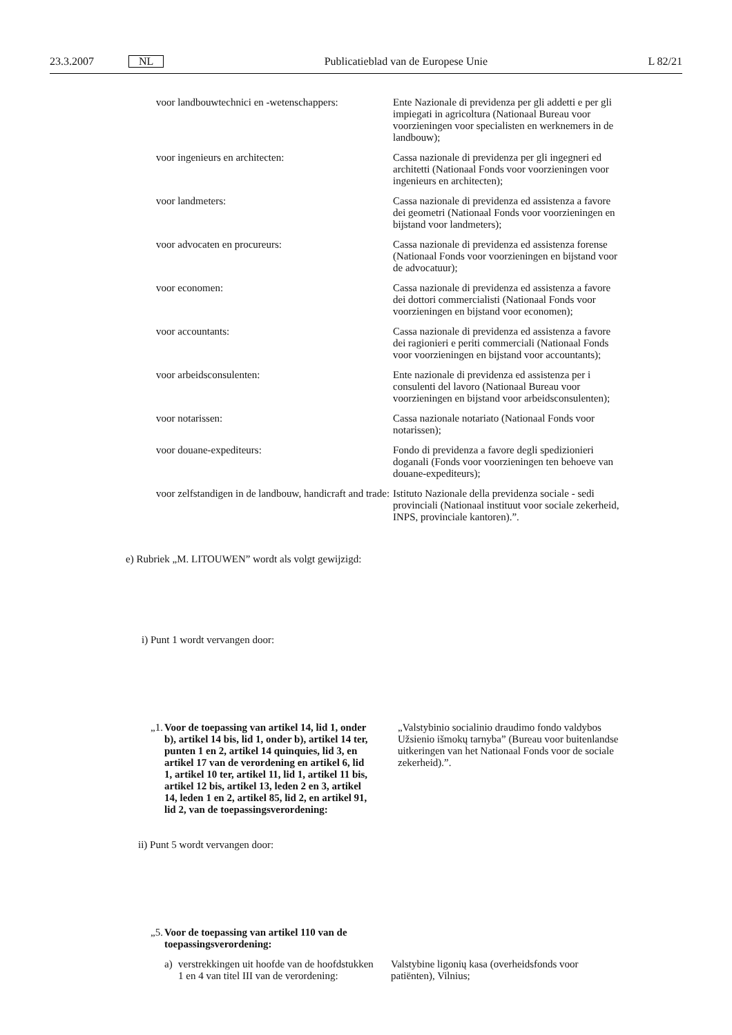23.3.2007 NL Publicatieblad van de Europese Unie L 82/21
| voor landbouwtechnici en -wetenschappers: | Ente Nazionale di previdenza per gli addetti e per gli impiegati in agricoltura (Nationaal Bureau voor voorzieningen voor specialisten en werknemers in de landbouw); |
| voor ingenieurs en architecten: | Cassa nazionale di previdenza per gli ingegneri ed architetti (Nationaal Fonds voor voorzieningen voor ingenieurs en architecten); |
| voor landmeters: | Cassa nazionale di previdenza ed assistenza a favore dei geometri (Nationaal Fonds voor voorzieningen en bijstand voor landmeters); |
| voor advocaten en procureurs: | Cassa nazionale di previdenza ed assistenza forense (Nationaal Fonds voor voorzieningen en bijstand voor de advocatuur); |
| voor economen: | Cassa nazionale di previdenza ed assistenza a favore dei dottori commercialisti (Nationaal Fonds voor voorzieningen en bijstand voor economen); |
| voor accountants: | Cassa nazionale di previdenza ed assistenza a favore dei ragionieri e periti commerciali (Nationaal Fonds voor voorzieningen en bijstand voor accountants); |
| voor arbeidsconsulenten: | Ente nazionale di previdenza ed assistenza per i consulenti del lavoro (Nationaal Bureau voor voorzieningen en bijstand voor arbeidsconsulenten); |
| voor notarissen: | Cassa nazionale notariato (Nationaal Fonds voor notarissen); |
| voor douane-expediteurs: | Fondo di previdenza a favore degli spedizionieri doganali (Fonds voor voorzieningen ten behoeve van douane-expediteurs); |
| voor zelfstandigen in de landbouw, handicraft and trade: | Istituto Nazionale della previdenza sociale - sedi provinciali (Nationaal instituut voor sociale zekerheid, INPS, provinciale kantoren).”. |
e) Rubriek „M. LITOUWEN” wordt als volgt gewijzigd:
i) Punt 1 wordt vervangen door:
| „1. | Voor de toepassing van artikel 14, lid 1, onder b), artikel 14 bis, lid 1, onder b), artikel 14 ter, punten 1 en 2, artikel 14 quinquies, lid 3, en artikel 17 van de verordening en artikel 6, lid 1, artikel 10 ter, artikel 11, lid 1, artikel 11 bis, artikel 12 bis, artikel 13, leden 2 en 3, artikel 14, leden 1 en 2, artikel 85, lid 2, en artikel 91, lid 2, van de toepassingsverordening: | „Valstybinio socialinio draudimo fondo valdybos Užsienio išmokų tarnyba” (Bureau voor buitenlandse uitkeringen van het Nationaal Fonds voor de sociale zekerheid).”. |
ii) Punt 5 wordt vervangen door:
| „5. | Voor de toepassing van artikel 110 van de toepassingsverordening: | | |
| | a) | verstrekkingen uit hoofde van de hoofdstukken 1 en 4 van titel III van de verordening: | Valstybine ligonių kasa (overheidsfonds voor patiënten), Vilnius; |